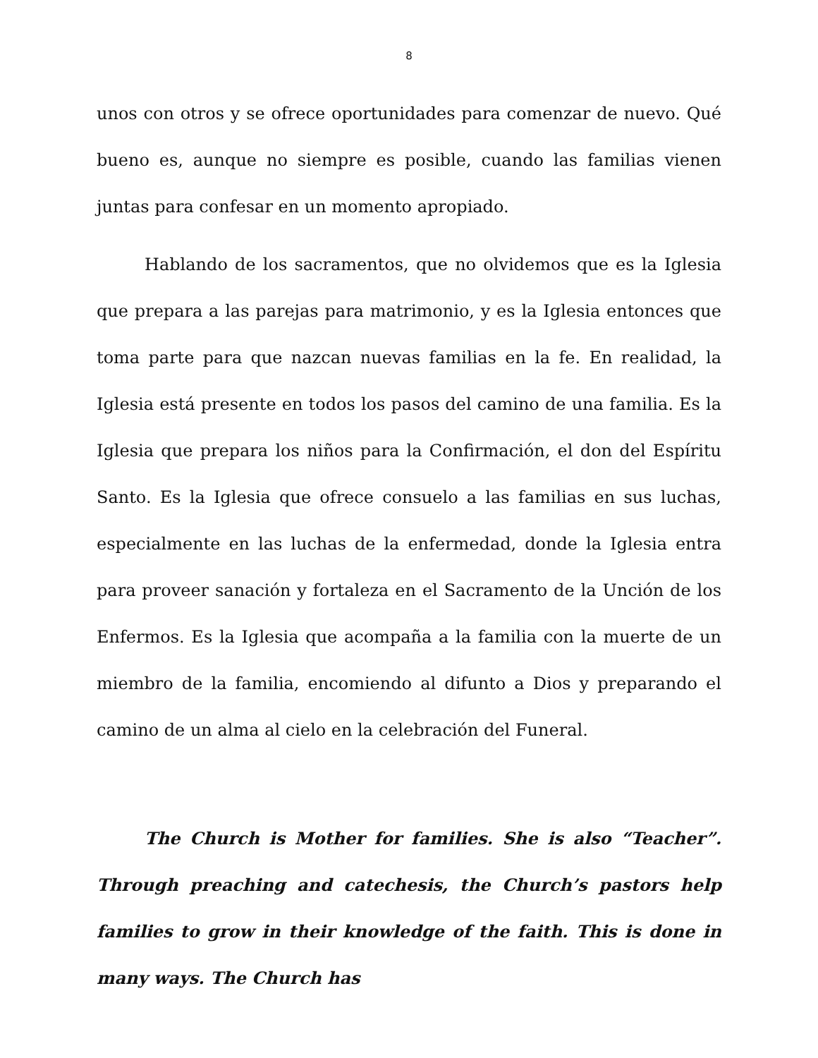8
unos con otros y se ofrece oportunidades para comenzar de nuevo. Qué bueno es, aunque no siempre es posible, cuando las familias vienen juntas para confesar en un momento apropiado.
Hablando de los sacramentos, que no olvidemos que es la Iglesia que prepara a las parejas para matrimonio, y es la Iglesia entonces que toma parte para que nazcan nuevas familias en la fe. En realidad, la Iglesia está presente en todos los pasos del camino de una familia. Es la Iglesia que prepara los niños para la Confirmación, el don del Espíritu Santo. Es la Iglesia que ofrece consuelo a las familias en sus luchas, especialmente en las luchas de la enfermedad, donde la Iglesia entra para proveer sanación y fortaleza en el Sacramento de la Unción de los Enfermos. Es la Iglesia que acompaña a la familia con la muerte de un miembro de la familia, encomiendo al difunto a Dios y preparando el camino de un alma al cielo en la celebración del Funeral.
The Church is Mother for families. She is also “Teacher”. Through preaching and catechesis, the Church’s pastors help families to grow in their knowledge of the faith. This is done in many ways. The Church has